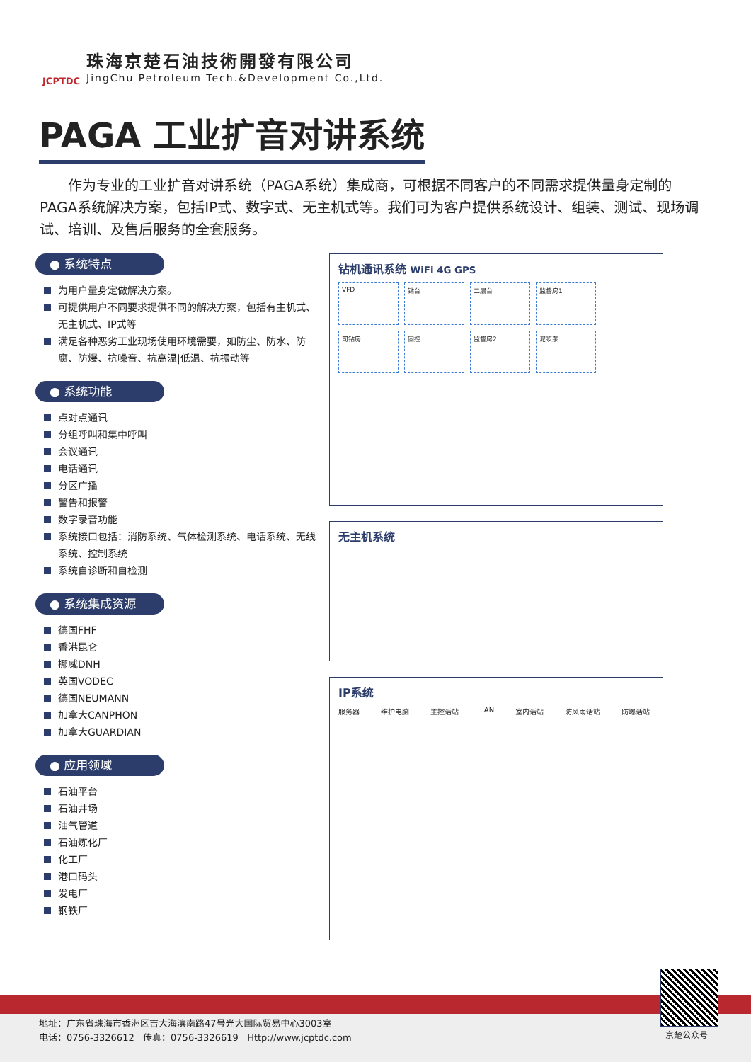JCPTDC
珠海京楚石油技術開發有限公司
JingChu Petroleum Tech.&Development Co.,Ltd.
PAGA 工业扩音对讲系统
作为专业的工业扩音对讲系统（PAGA系统）集成商，可根据不同客户的不同需求提供量身定制的PAGA系统解决方案，包括IP式、数字式、无主机式等。我们可为客户提供系统设计、组装、测试、现场调试、培训、及售后服务的全套服务。
● 系统特点
为用户量身定做解决方案。
可提供用户不同要求提供不同的解决方案，包括有主机式、无主机式、IP式等
满足各种恶劣工业现场使用环境需要，如防尘、防水、防腐、防爆、抗噪音、抗高温|低温、抗振动等
● 系统功能
点对点通讯
分组呼叫和集中呼叫
会议通讯
电话通讯
分区广播
警告和报警
数字录音功能
系统接口包括：消防系统、气体检测系统、电话系统、无线系统、控制系统
系统自诊断和自检测
● 系统集成资源
德国FHF
香港昆仑
挪威DNH
英国VODEC
德国NEUMANN
加拿大CANPHON
加拿大GUARDIAN
● 应用领域
石油平台
石油井场
油气管道
石油炼化厂
化工厂
港口码头
发电厂
钢铁厂
钻机通讯系统 WiFi 4G GPS
VFD
钻台
二层台
监督房1
司钻房
固控
监督房2
泥浆泵
无主机系统
IP系统
服务器 维护电脑 主控话站 LAN 室内话站 防风雨话站 防爆话站
地址：广东省珠海市香洲区吉大海滨南路47号光大国际贸易中心3003室
电话：0756-3326612 传真：0756-3326619 Http://www.jcptdc.com
京楚公众号